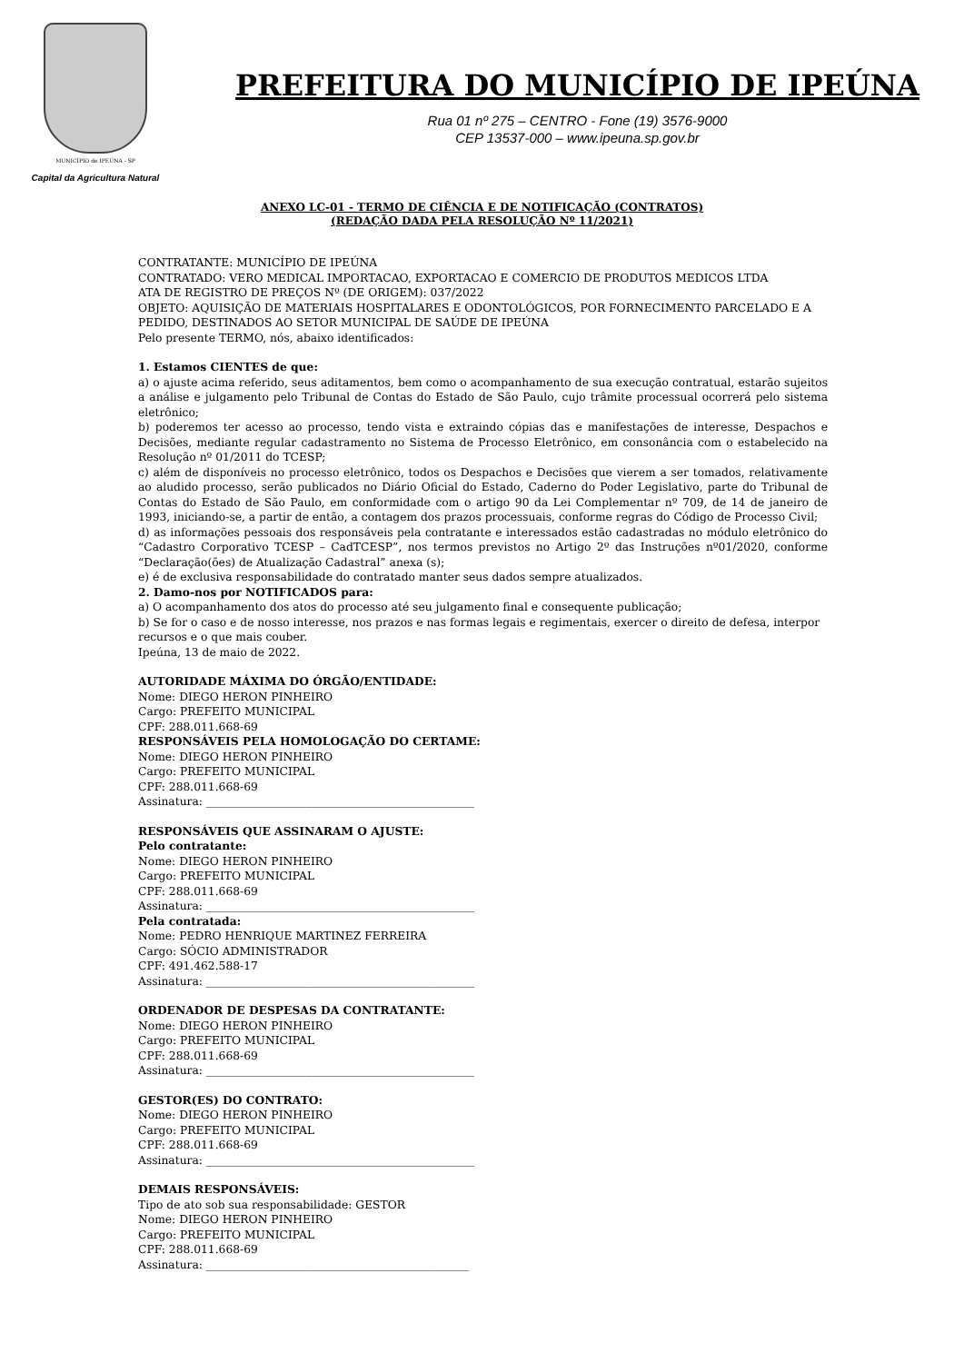MUNICÍPIO de IPEÚNA - SP
Capital da Agricultura Natural
PREFEITURA DO MUNICÍPIO DE IPEÚNA
Rua 01 nº 275 – CENTRO - Fone (19) 3576-9000
CEP 13537-000 – www.ipeuna.sp.gov.br
ANEXO LC-01 - TERMO DE CIÊNCIA E DE NOTIFICAÇÃO (CONTRATOS)
(REDAÇÃO DADA PELA RESOLUÇÃO Nº 11/2021)
CONTRATANTE: MUNICÍPIO DE IPEÚNA
CONTRATADO: VERO MEDICAL IMPORTACAO, EXPORTACAO E COMERCIO DE PRODUTOS MEDICOS LTDA
ATA DE REGISTRO DE PREÇOS Nº (DE ORIGEM): 037/2022
OBJETO: AQUISIÇÃO DE MATERIAIS HOSPITALARES E ODONTOLÓGICOS, POR FORNECIMENTO PARCELADO E A PEDIDO, DESTINADOS AO SETOR MUNICIPAL DE SAÚDE DE IPEÚNA
Pelo presente TERMO, nós, abaixo identificados:
1. Estamos CIENTES de que:
a) o ajuste acima referido, seus aditamentos, bem como o acompanhamento de sua execução contratual, estarão sujeitos a análise e julgamento pelo Tribunal de Contas do Estado de São Paulo, cujo trâmite processual ocorrerá pelo sistema eletrônico;
b) poderemos ter acesso ao processo, tendo vista e extraindo cópias das e manifestações de interesse, Despachos e Decisões, mediante regular cadastramento no Sistema de Processo Eletrônico, em consonância com o estabelecido na Resolução nº 01/2011 do TCESP;
c) além de disponíveis no processo eletrônico, todos os Despachos e Decisões que vierem a ser tomados, relativamente ao aludido processo, serão publicados no Diário Oficial do Estado, Caderno do Poder Legislativo, parte do Tribunal de Contas do Estado de São Paulo, em conformidade com o artigo 90 da Lei Complementar nº 709, de 14 de janeiro de 1993, iniciando-se, a partir de então, a contagem dos prazos processuais, conforme regras do Código de Processo Civil;
d) as informações pessoais dos responsáveis pela contratante e interessados estão cadastradas no módulo eletrônico do “Cadastro Corporativo TCESP – CadTCESP”, nos termos previstos no Artigo 2º das Instruções nº01/2020, conforme “Declaração(ões) de Atualização Cadastral” anexa (s);
e) é de exclusiva responsabilidade do contratado manter seus dados sempre atualizados.
2. Damo-nos por NOTIFICADOS para:
a) O acompanhamento dos atos do processo até seu julgamento final e consequente publicação;
b) Se for o caso e de nosso interesse, nos prazos e nas formas legais e regimentais, exercer o direito de defesa, interpor recursos e o que mais couber.
Ipeúna, 13 de maio de 2022.
AUTORIDADE MÁXIMA DO ÓRGÃO/ENTIDADE:
Nome: DIEGO HERON PINHEIRO
Cargo: PREFEITO MUNICIPAL
CPF: 288.011.668-69
RESPONSÁVEIS PELA HOMOLOGAÇÃO DO CERTAME:
Nome: DIEGO HERON PINHEIRO
Cargo: PREFEITO MUNICIPAL
CPF: 288.011.668-69
Assinatura: ________________________________________________
RESPONSÁVEIS QUE ASSINARAM O AJUSTE:
Pelo contratante:
Nome: DIEGO HERON PINHEIRO
Cargo: PREFEITO MUNICIPAL
CPF: 288.011.668-69
Assinatura: ________________________________________________
Pela contratada:
Nome: PEDRO HENRIQUE MARTINEZ FERREIRA
Cargo: SÓCIO ADMINISTRADOR
CPF: 491.462.588-17
Assinatura: ________________________________________________
ORDENADOR DE DESPESAS DA CONTRATANTE:
Nome: DIEGO HERON PINHEIRO
Cargo: PREFEITO MUNICIPAL
CPF: 288.011.668-69
Assinatura: ________________________________________________
GESTOR(ES) DO CONTRATO:
Nome: DIEGO HERON PINHEIRO
Cargo: PREFEITO MUNICIPAL
CPF: 288.011.668-69
Assinatura: ________________________________________________
DEMAIS RESPONSÁVEIS:
Tipo de ato sob sua responsabilidade: GESTOR
Nome: DIEGO HERON PINHEIRO
Cargo: PREFEITO MUNICIPAL
CPF: 288.011.668-69
Assinatura: _______________________________________________